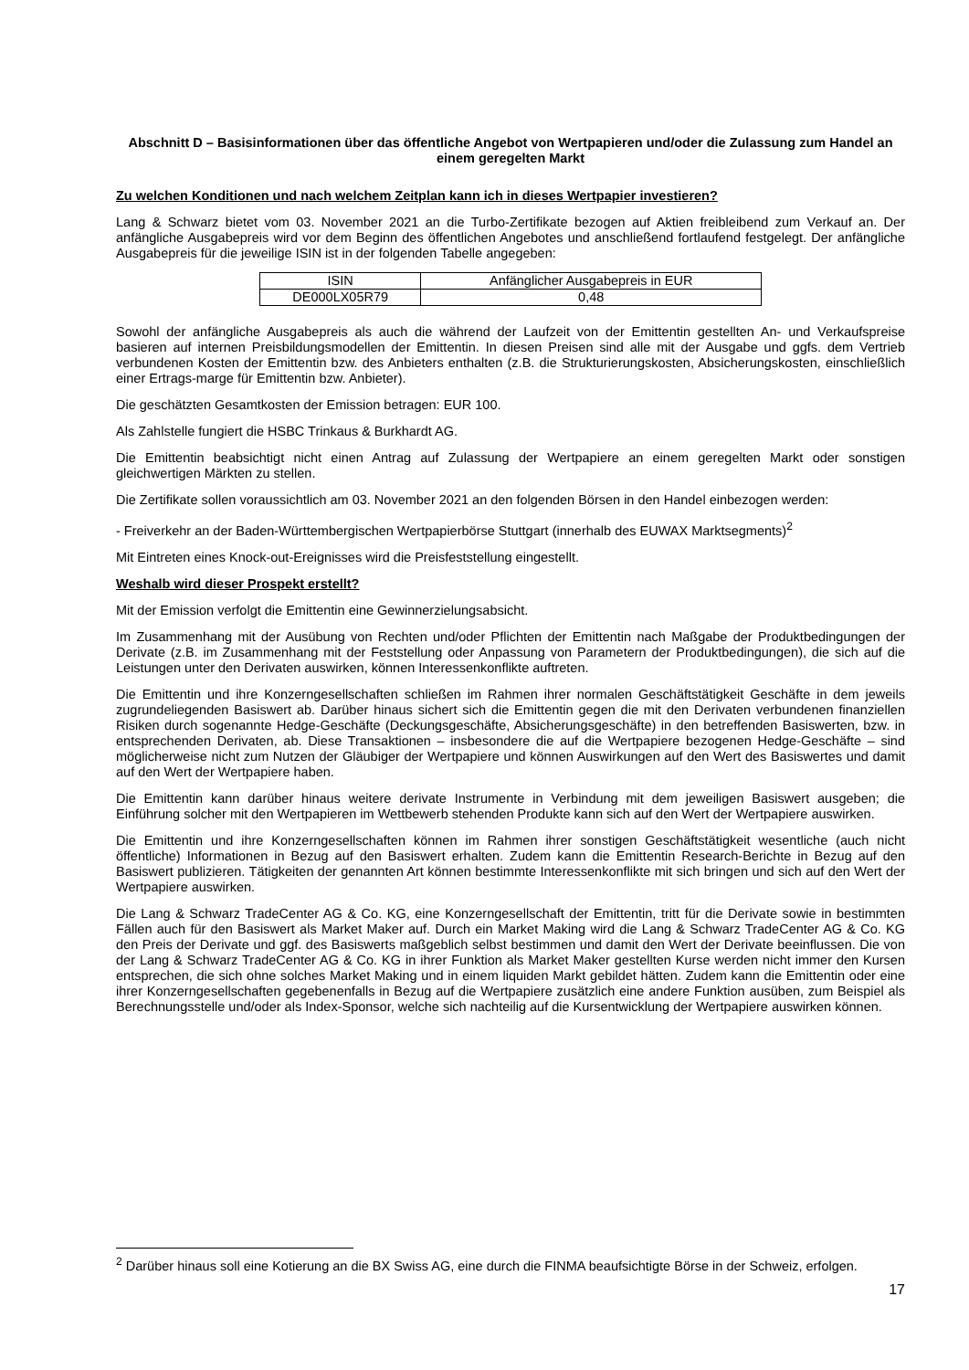Abschnitt D – Basisinformationen über das öffentliche Angebot von Wertpapieren und/oder die Zulassung zum Handel an einem geregelten Markt
Zu welchen Konditionen und nach welchem Zeitplan kann ich in dieses Wertpapier investieren?
Lang & Schwarz bietet vom 03. November 2021 an die Turbo-Zertifikate bezogen auf Aktien freibleibend zum Verkauf an. Der anfängliche Ausgabepreis wird vor dem Beginn des öffentlichen Angebotes und anschließend fortlaufend festgelegt. Der anfängliche Ausgabepreis für die jeweilige ISIN ist in der folgenden Tabelle angegeben:
| ISIN | Anfänglicher Ausgabepreis in EUR |
| DE000LX05R79 | 0,48 |
Sowohl der anfängliche Ausgabepreis als auch die während der Laufzeit von der Emittentin gestellten An- und Verkaufspreise basieren auf internen Preisbildungsmodellen der Emittentin. In diesen Preisen sind alle mit der Ausgabe und ggfs. dem Vertrieb verbundenen Kosten der Emittentin bzw. des Anbieters enthalten (z.B. die Strukturierungskosten, Absicherungskosten, einschließlich einer Ertrags-marge für Emittentin bzw. Anbieter).
Die geschätzten Gesamtkosten der Emission betragen: EUR 100.
Als Zahlstelle fungiert die HSBC Trinkaus & Burkhardt AG.
Die Emittentin beabsichtigt nicht einen Antrag auf Zulassung der Wertpapiere an einem geregelten Markt oder sonstigen gleichwertigen Märkten zu stellen.
Die Zertifikate sollen voraussichtlich am 03. November 2021 an den folgenden Börsen in den Handel einbezogen werden:
- Freiverkehr an der Baden-Württembergischen Wertpapierbörse Stuttgart (innerhalb des EUWAX Marktsegments)<sup>2</sup>
Mit Eintreten eines Knock-out-Ereignisses wird die Preisfeststellung eingestellt.
Weshalb wird dieser Prospekt erstellt?
Mit der Emission verfolgt die Emittentin eine Gewinnerzielungsabsicht.
Im Zusammenhang mit der Ausübung von Rechten und/oder Pflichten der Emittentin nach Maßgabe der Produktbedingungen der Derivate (z.B. im Zusammenhang mit der Feststellung oder Anpassung von Parametern der Produktbedingungen), die sich auf die Leistungen unter den Derivaten auswirken, können Interessenkonflikte auftreten.
Die Emittentin und ihre Konzerngesellschaften schließen im Rahmen ihrer normalen Geschäftstätigkeit Geschäfte in dem jeweils zugrundeliegenden Basiswert ab. Darüber hinaus sichert sich die Emittentin gegen die mit den Derivaten verbundenen finanziellen Risiken durch sogenannte Hedge-Geschäfte (Deckungsgeschäfte, Absicherungsgeschäfte) in den betreffenden Basiswerten, bzw. in entsprechenden Derivaten, ab. Diese Transaktionen – insbesondere die auf die Wertpapiere bezogenen Hedge-Geschäfte – sind möglicherweise nicht zum Nutzen der Gläubiger der Wertpapiere und können Auswirkungen auf den Wert des Basiswertes und damit auf den Wert der Wertpapiere haben.
Die Emittentin kann darüber hinaus weitere derivate Instrumente in Verbindung mit dem jeweiligen Basiswert ausgeben; die Einführung solcher mit den Wertpapieren im Wettbewerb stehenden Produkte kann sich auf den Wert der Wertpapiere auswirken.
Die Emittentin und ihre Konzerngesellschaften können im Rahmen ihrer sonstigen Geschäftstätigkeit wesentliche (auch nicht öffentliche) Informationen in Bezug auf den Basiswert erhalten. Zudem kann die Emittentin Research-Berichte in Bezug auf den Basiswert publizieren. Tätigkeiten der genannten Art können bestimmte Interessenkonflikte mit sich bringen und sich auf den Wert der Wertpapiere auswirken.
Die Lang & Schwarz TradeCenter AG & Co. KG, eine Konzerngesellschaft der Emittentin, tritt für die Derivate sowie in bestimmten Fällen auch für den Basiswert als Market Maker auf. Durch ein Market Making wird die Lang & Schwarz TradeCenter AG & Co. KG den Preis der Derivate und ggf. des Basiswerts maßgeblich selbst bestimmen und damit den Wert der Derivate beeinflussen. Die von der Lang & Schwarz TradeCenter AG & Co. KG in ihrer Funktion als Market Maker gestellten Kurse werden nicht immer den Kursen entsprechen, die sich ohne solches Market Making und in einem liquiden Markt gebildet hätten. Zudem kann die Emittentin oder eine ihrer Konzerngesellschaften gegebenenfalls in Bezug auf die Wertpapiere zusätzlich eine andere Funktion ausüben, zum Beispiel als Berechnungsstelle und/oder als Index-Sponsor, welche sich nachteilig auf die Kursentwicklung der Wertpapiere auswirken können.
<sup>2</sup> Darüber hinaus soll eine Kotierung an die BX Swiss AG, eine durch die FINMA beaufsichtigte Börse in der Schweiz, erfolgen.
17